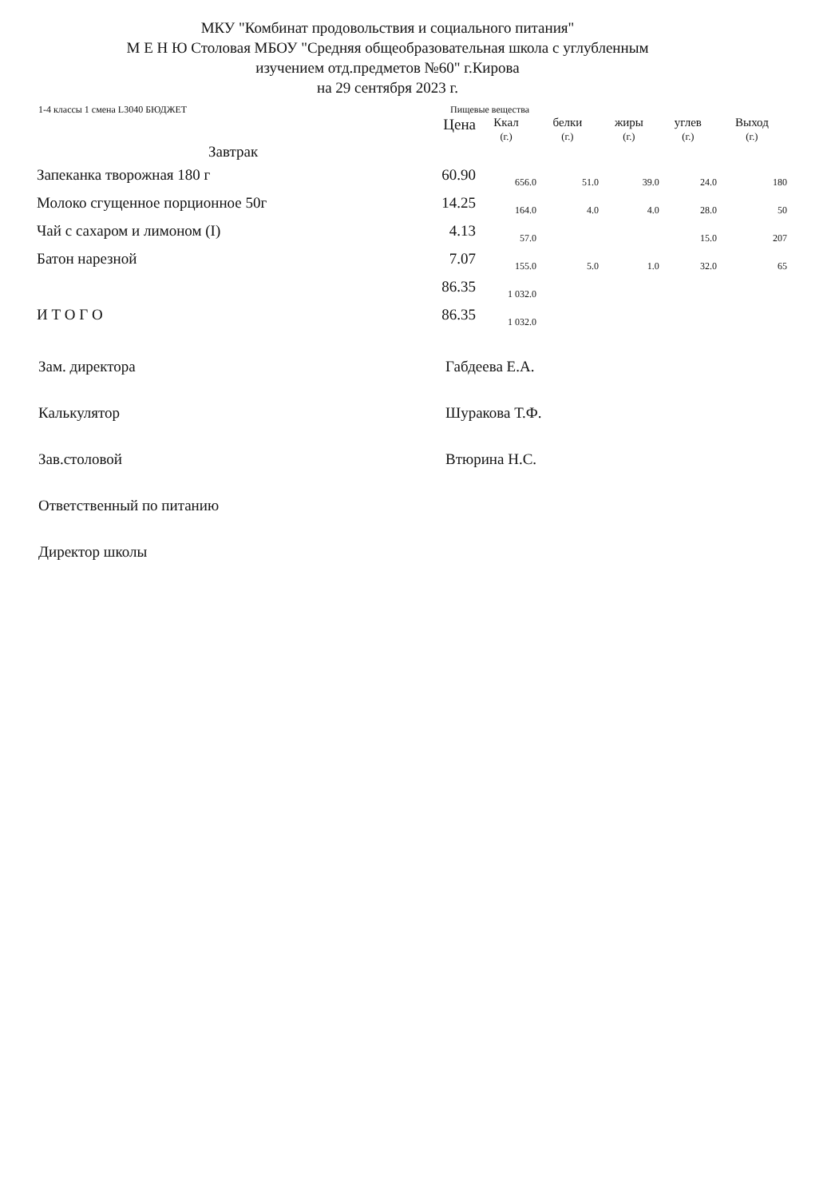МКУ "Комбинат продовольствия и социального питания"
М Е Н Ю Столовая МБОУ "Средняя общеобразовательная школа с углубленным
изучением отд.предметов №60" г.Кирова
на 29 сентября 2023 г.
1-4 классы 1 смена L3040 БЮДЖЕТ Пищевые вещества
| | Цена | Ккал (г.) | белки (г.) | жиры (г.) | углев (г.) | Выход (г.) |
| Завтрак | | | | | | |
| Запеканка творожная 180 г | 60.90 | 656.0 | 51.0 | 39.0 | 24.0 | 180 |
| Молоко сгущенное порционное 50г | 14.25 | 164.0 | 4.0 | 4.0 | 28.0 | 50 |
| Чай с сахаром и лимоном (I) | 4.13 | 57.0 | | | 15.0 | 207 |
| Батон нарезной | 7.07 | 155.0 | 5.0 | 1.0 | 32.0 | 65 |
| | 86.35 | 1 032.0 | | | | |
| И Т О Г О | 86.35 | 1 032.0 | | | | |
Зам. директора Габдеева Е.А.
Калькулятор Шуракова Т.Ф.
Зав.столовой Втюрина Н.С.
Ответственный по питанию
Директор школы